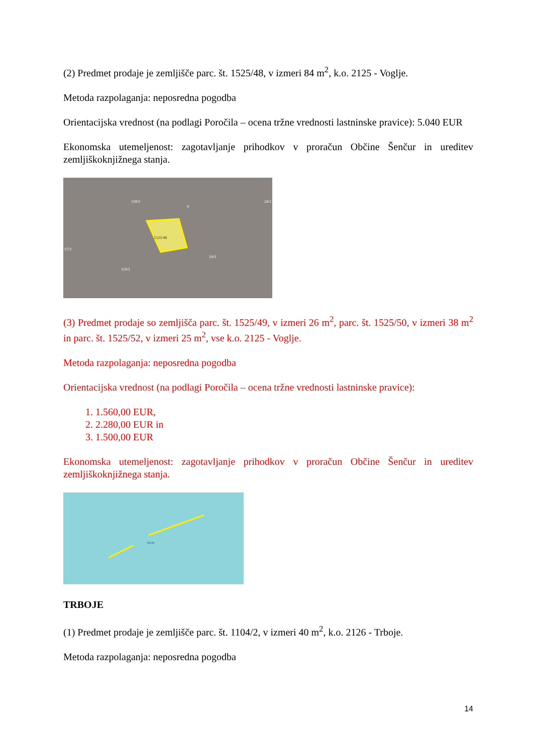(2) Predmet prodaje je zemljišče parc. št. 1525/48, v izmeri 84 m<sup>2</sup>, k.o. 2125 - Voglje.
Metoda razpolaganja: neposredna pogodba
Orientacijska vrednost (na podlagi Poročila – ocena tržne vrednosti lastninske pravice): 5.040 EUR
Ekonomska utemeljenost: zagotavljanje prihodkov v proračun Občine Šenčur in ureditev zemljiškoknjižnega stanja.
1525/48
118/3
9
24/1
17/2
119/1
10/3
(3) Predmet prodaje so zemljišča parc. št. 1525/49, v izmeri 26 m<sup>2</sup>, parc. št. 1525/50, v izmeri 38 m<sup>2</sup> in parc. št. 1525/52, v izmeri 25 m<sup>2</sup>, vse k.o. 2125 - Voglje.
Metoda razpolaganja: neposredna pogodba
Orientacijska vrednost (na podlagi Poročila – ocena tržne vrednosti lastninske pravice):
1. 1.560,00 EUR,
2. 2.280,00 EUR in
3. 1.500,00 EUR
Ekonomska utemeljenost: zagotavljanje prihodkov v proračun Občine Šenčur in ureditev zemljiškoknjižnega stanja.
VG-04
TRBOJE
(1) Predmet prodaje je zemljišče parc. št. 1104/2, v izmeri 40 m<sup>2</sup>, k.o. 2126 - Trboje.
Metoda razpolaganja: neposredna pogodba
14